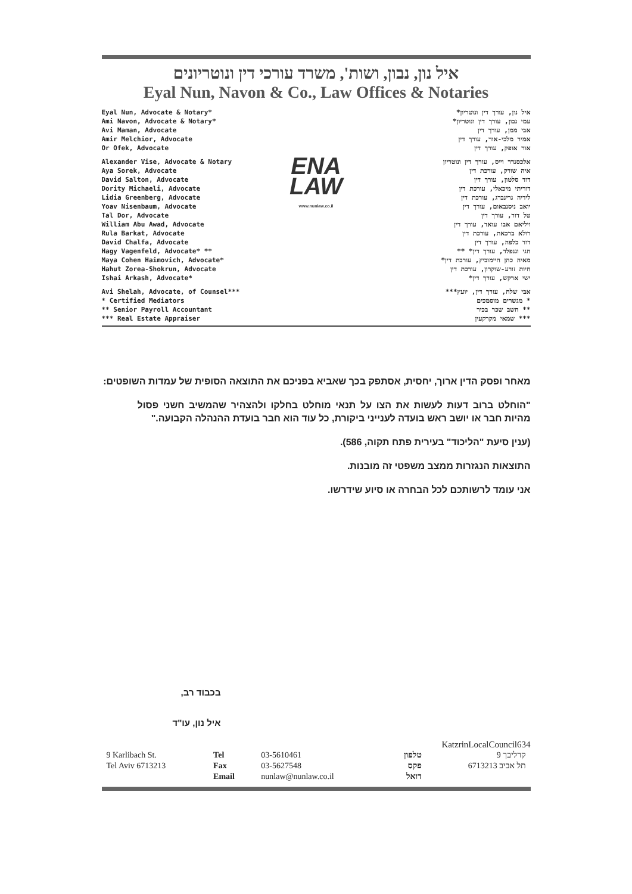איל נון, נבון, ושות', משרד עורכי דין ונוטריונים
Eyal Nun, Navon & Co., Law Offices & Notaries
Eyal Nun, Advocate & Notary*
Ami Navon, Advocate & Notary*
Avi Maman, Advocate
Amir Melchior, Advocate
Or Ofek, Advocate
Alexander Vise, Advocate & Notary
Aya Sorek, Advocate
David Salton, Advocate
Dority Michaeli, Advocate
Lidia Greenberg, Advocate
Yoav Nisenbaum, Advocate
Tal Dor, Advocate
William Abu Awad, Advocate
Rula Barkat, Advocate
David Chalfa, Advocate
Hagy Vagenfeld, Advocate* **
Maya Cohen Haimovich, Advocate*
Hahut Zorea-Shokrun, Advocate
Ishai Arkash, Advocate*
Avi Shelah, Advocate, of Counsel***
* Certified Mediators
** Senior Payroll Accountant
*** Real Estate Appraiser
ENA
LAW
www.nunlaw.co.il
איל נון, עורך דין ונוטריון*
עמי נבון, עורך דין ונוטריון*
אבי ממן, עורך דין
אמיר מלכי-אור, עורך דין
אור אופק, עורך דין
אלכסנדר וייס, עורך דין ונוטריון
איה שורק, עורכת דין
דוד סלטון, עורך דין
דוריתי מיכאלי, עורכת דין
לידיה גרינברג, עורכת דין
יואב ניסנבאום, עורך דין
טל דור, עורך דין
ויליאם אבו עואד, עורך דין
רולא ברכאת, עורכת דין
דוד כלפה, עורך דין
חגי וגנפלד, עורך דין* **
מאיה כהן חיימוביץ, עורכת דין*
חיות זורע-שוקרון, עורכת דין
ישי ארקש, עורך דין*
אבי שלח, עורך דין, יועץ***
* מגשרים מוסמכים
** חשב שכר בכיר
*** שמאי מקרקעין
מאחר ופסק הדין ארוך, יחסית, אסתפק בכך שאביא בפניכם את התוצאה הסופית של עמדות השופטים:
"הוחלט ברוב דעות לעשות את הצו על תנאי מוחלט בחלקו ולהצהיר שהמשיב חשני פסול מהיות חבר או יושב ראש בועדה לענייני ביקורת, כל עוד הוא חבר בועדת ההנהלה הקבועה."
(ענין סיעת "הליכוד" בעירית פתח תקוה, 586).
התוצאות הנגזרות ממצב משפטי זה מובנות.
אני עומד לרשותכם לכל הבחרה או סיוע שידרשו.
בכבוד רב,
איל נון, עו"ד
KatzrinLocalCouncil634
| 9 Karlibach St. | Tel | 03-5610461 | טלפון | קרליבך 9 |
| Tel Aviv 6713213 | Fax | 03-5627548 | פקס | תל אביב 6713213 |
| | Email | nunlaw@nunlaw.co.il | דואל | |